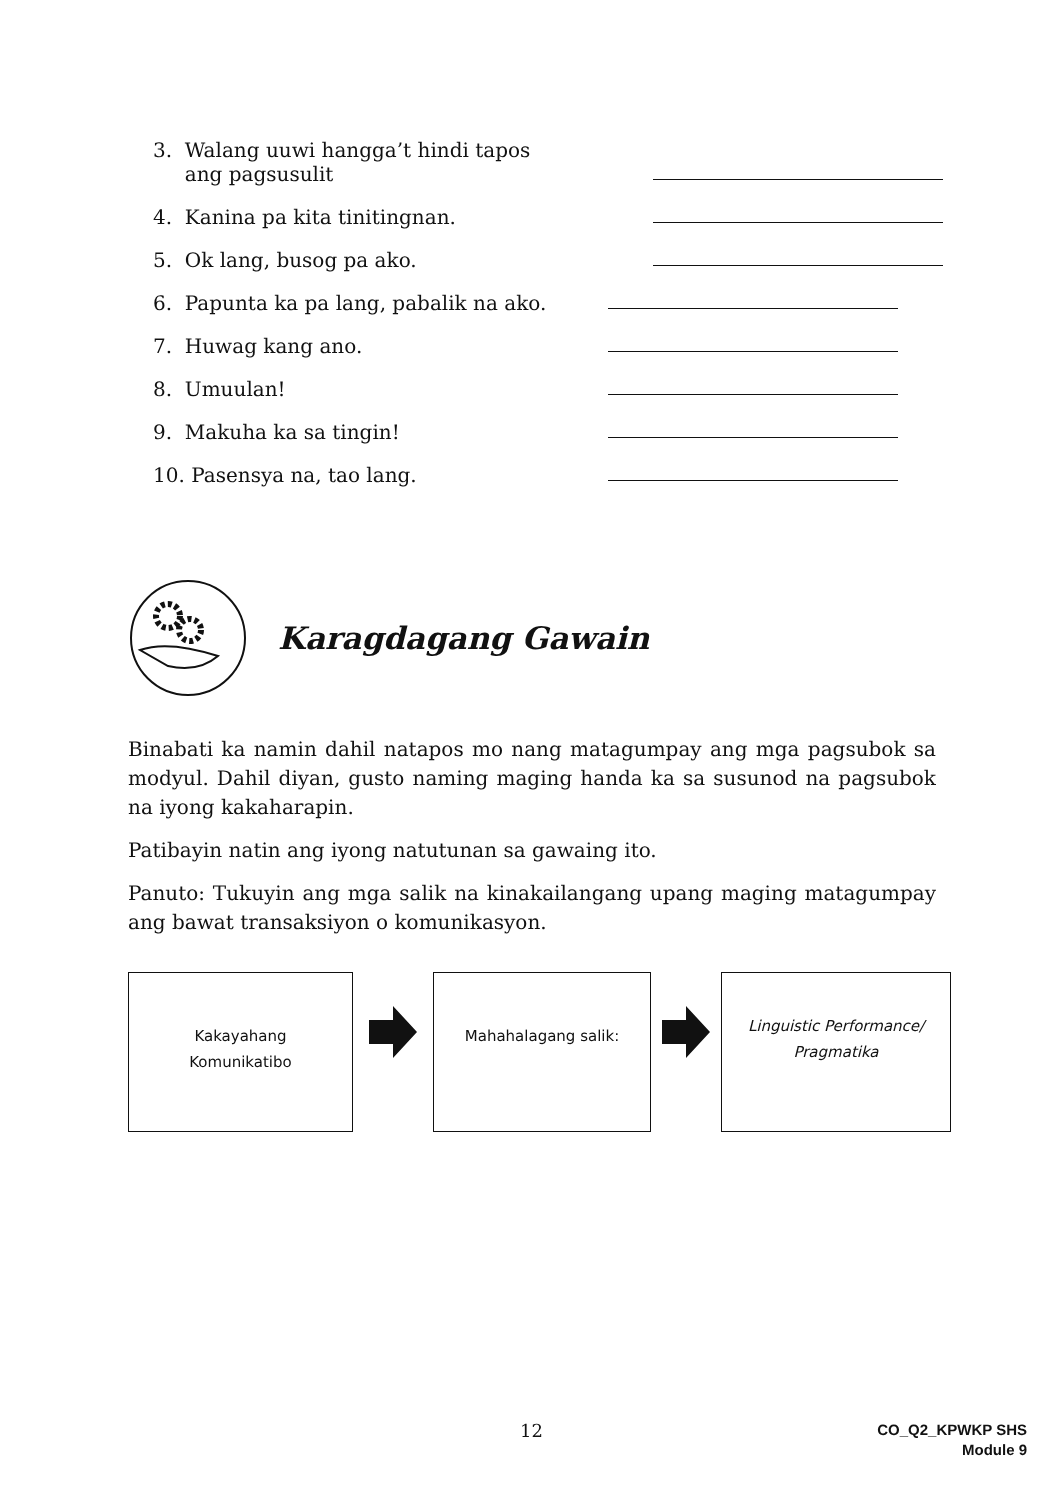3. Walang uuwi hangga’t hindi tapos
ang pagsusulit
4. Kanina pa kita tinitingnan.
5. Ok lang, busog pa ako.
6. Papunta ka pa lang, pabalik na ako.
7. Huwag kang ano.
8. Umuulan!
9. Makuha ka sa tingin!
10. Pasensya na, tao lang.
Karagdagang Gawain
Binabati ka namin dahil natapos mo nang matagumpay ang mga pagsubok sa modyul. Dahil diyan, gusto naming maging handa ka sa susunod na pagsubok na iyong kakaharapin.
Patibayin natin ang iyong natutunan sa gawaing ito.
Panuto: Tukuyin ang mga salik na kinakailangang upang maging matagumpay ang bawat transaksiyon o komunikasyon.
Kakayahang
Komunikatibo
Mahahalagang salik:
Linguistic Performance/
Pragmatika
12
CO_Q2_KPWKP SHS
Module 9